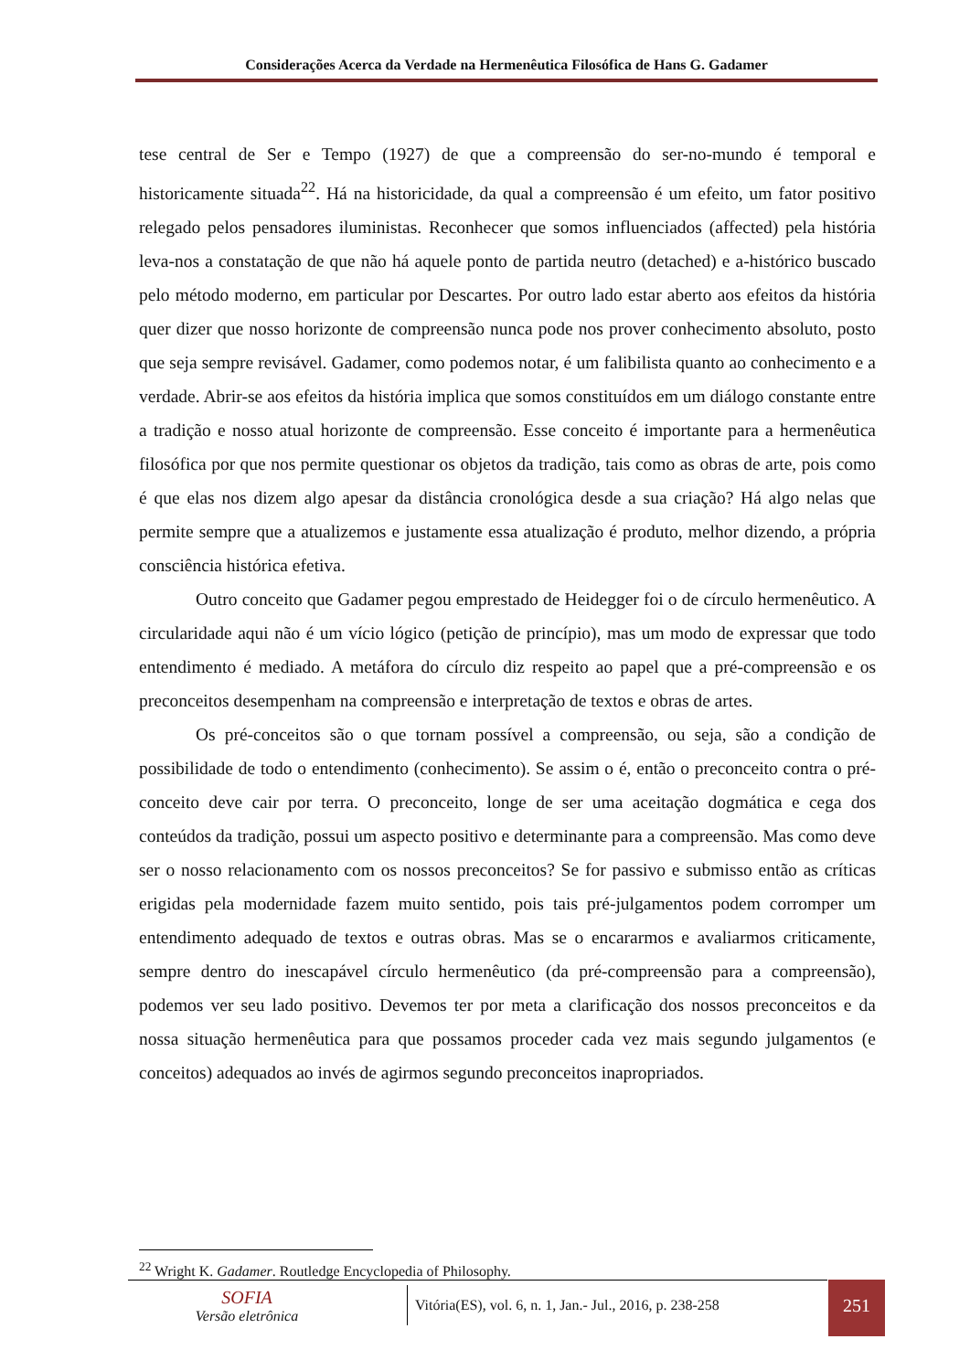Considerações Acerca da Verdade na Hermenêutica Filosófica de Hans G. Gadamer
tese central de Ser e Tempo (1927) de que a compreensão do ser-no-mundo é temporal e historicamente situada<sup>22</sup>. Há na historicidade, da qual a compreensão é um efeito, um fator positivo relegado pelos pensadores iluministas. Reconhecer que somos influenciados (affected) pela história leva-nos a constatação de que não há aquele ponto de partida neutro (detached) e a-histórico buscado pelo método moderno, em particular por Descartes. Por outro lado estar aberto aos efeitos da história quer dizer que nosso horizonte de compreensão nunca pode nos prover conhecimento absoluto, posto que seja sempre revisável. Gadamer, como podemos notar, é um falibilista quanto ao conhecimento e a verdade. Abrir-se aos efeitos da história implica que somos constituídos em um diálogo constante entre a tradição e nosso atual horizonte de compreensão. Esse conceito é importante para a hermenêutica filosófica por que nos permite questionar os objetos da tradição, tais como as obras de arte, pois como é que elas nos dizem algo apesar da distância cronológica desde a sua criação? Há algo nelas que permite sempre que a atualizemos e justamente essa atualização é produto, melhor dizendo, a própria consciência histórica efetiva.
Outro conceito que Gadamer pegou emprestado de Heidegger foi o de círculo hermenêutico. A circularidade aqui não é um vício lógico (petição de princípio), mas um modo de expressar que todo entendimento é mediado. A metáfora do círculo diz respeito ao papel que a pré-compreensão e os preconceitos desempenham na compreensão e interpretação de textos e obras de artes.
Os pré-conceitos são o que tornam possível a compreensão, ou seja, são a condição de possibilidade de todo o entendimento (conhecimento). Se assim o é, então o preconceito contra o pré-conceito deve cair por terra. O preconceito, longe de ser uma aceitação dogmática e cega dos conteúdos da tradição, possui um aspecto positivo e determinante para a compreensão. Mas como deve ser o nosso relacionamento com os nossos preconceitos? Se for passivo e submisso então as críticas erigidas pela modernidade fazem muito sentido, pois tais pré-julgamentos podem corromper um entendimento adequado de textos e outras obras. Mas se o encararmos e avaliarmos criticamente, sempre dentro do inescapável círculo hermenêutico (da pré-compreensão para a compreensão), podemos ver seu lado positivo. Devemos ter por meta a clarificação dos nossos preconceitos e da nossa situação hermenêutica para que possamos proceder cada vez mais segundo julgamentos (e conceitos) adequados ao invés de agirmos segundo preconceitos inapropriados.
<sup>22</sup> Wright K. Gadamer. Routledge Encyclopedia of Philosophy.
SOFIA
Versão eletrônica
Vitória(ES), vol. 6, n. 1, Jan.- Jul., 2016, p. 238-258
251